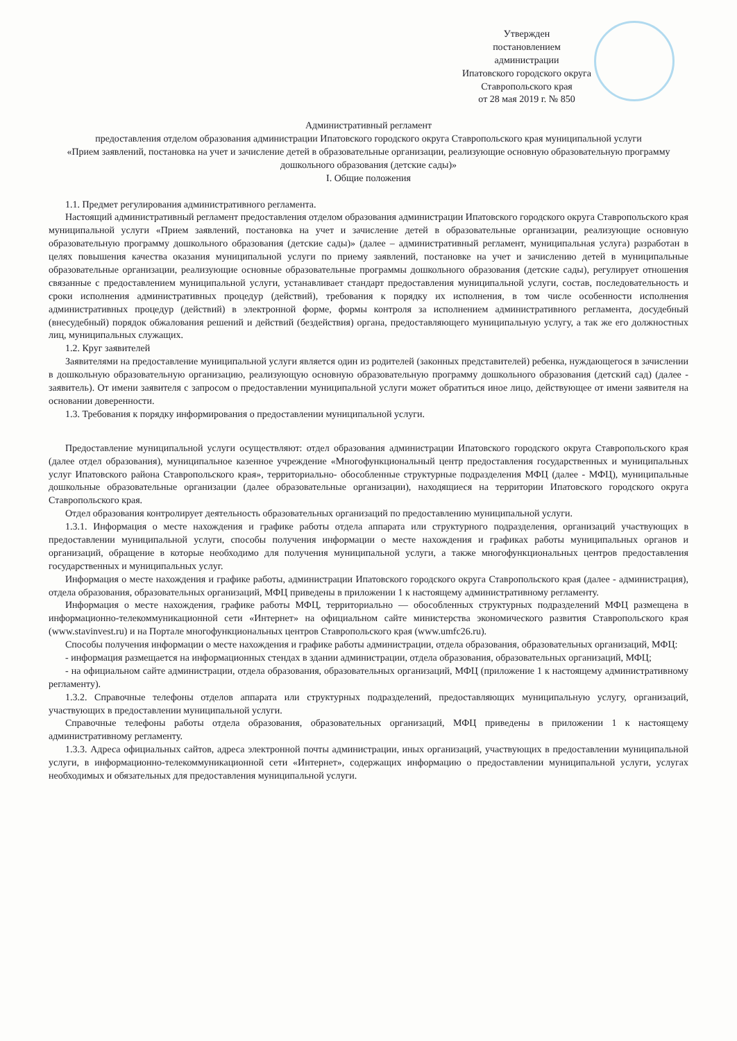Утвержден
постановлением администрации
Ипатовского городского округа
Ставропольского края
от 28 мая 2019 г. № 850
Административный регламент
предоставления отделом образования администрации Ипатовского городского округа Ставропольского края муниципальной услуги
«Прием заявлений, постановка на учет и зачисление детей в образовательные организации, реализующие основную образовательную программу дошкольного образования (детские сады)»
I. Общие положения
1.1. Предмет регулирования административного регламента.
Настоящий административный регламент предоставления отделом образования администрации Ипатовского городского округа Ставропольского края муниципальной услуги «Прием заявлений, постановка на учет и зачисление детей в образовательные организации, реализующие основную образовательную программу дошкольного образования (детские сады)» (далее – административный регламент, муниципальная услуга) разработан в целях повышения качества оказания муниципальной услуги по приему заявлений, постановке на учет и зачислению детей в муниципальные образовательные организации, реализующие основные образовательные программы дошкольного образования (детские сады), регулирует отношения связанные с предоставлением муниципальной услуги, устанавливает стандарт предоставления муниципальной услуги, состав, последовательность и сроки исполнения административных процедур (действий), требования к порядку их исполнения, в том числе особенности исполнения административных процедур (действий) в электронной форме, формы контроля за исполнением административного регламента, досудебный (внесудебный) порядок обжалования решений и действий (бездействия) органа, предоставляющего муниципальную услугу, а так же его должностных лиц, муниципальных служащих.
1.2. Круг заявителей
Заявителями на предоставление муниципальной услуги является один из родителей (законных представителей) ребенка, нуждающегося в зачислении в дошкольную образовательную организацию, реализующую основную образовательную программу дошкольного образования (детский сад) (далее - заявитель). От имени заявителя с запросом о предоставлении муниципальной услуги может обратиться иное лицо, действующее от имени заявителя на основании доверенности.
1.3. Требования к порядку информирования о предоставлении муниципальной услуги.
Предоставление муниципальной услуги осуществляют: отдел образования администрации Ипатовского городского округа Ставропольского края (далее отдел образования), муниципальное казенное учреждение «Многофункциональный центр предоставления государственных и муниципальных услуг Ипатовского района Ставропольского края», территориально- обособленные структурные подразделения МФЦ (далее - МФЦ), муниципальные дошкольные образовательные организации (далее образовательные организации), находящиеся на территории Ипатовского городского округа Ставропольского края.
Отдел образования контролирует деятельность образовательных организаций по предоставлению муниципальной услуги.
1.3.1. Информация о месте нахождения и графике работы отдела аппарата или структурного подразделения, организаций участвующих в предоставлении муниципальной услуги, способы получения информации о месте нахождения и графиках работы муниципальных органов и организаций, обращение в которые необходимо для получения муниципальной услуги, а также многофункциональных центров предоставления государственных и муниципальных услуг.
Информация о месте нахождения и графике работы, администрации Ипатовского городского округа Ставропольского края (далее - администрация), отдела образования, образовательных организаций, МФЦ приведены в приложении 1 к настоящему административному регламенту.
Информация о месте нахождения, графике работы МФЦ, территориально — обособленных структурных подразделений МФЦ размещена в информационно-телекоммуникационной сети «Интернет» на официальном сайте министерства экономического развития Ставропольского края (www.stavinvest.ru) и на Портале многофункциональных центров Ставропольского края (www.umfc26.ru).
Способы получения информации о месте нахождения и графике работы администрации, отдела образования, образовательных организаций, МФЦ:
- информация размещается на информационных стендах в здании администрации, отдела образования, образовательных организаций, МФЦ;
- на официальном сайте администрации, отдела образования, образовательных организаций, МФЦ (приложение 1 к настоящему административному регламенту).
1.3.2. Справочные телефоны отделов аппарата или структурных подразделений, предоставляющих муниципальную услугу, организаций, участвующих в предоставлении муниципальной услуги.
Справочные телефоны работы отдела образования, образовательных организаций, МФЦ приведены в приложении 1 к настоящему административному регламенту.
1.3.3. Адреса официальных сайтов, адреса электронной почты администрации, иных организаций, участвующих в предоставлении муниципальной услуги, в информационно-телекоммуникационной сети «Интернет», содержащих информацию о предоставлении муниципальной услуги, услугах необходимых и обязательных для предоставления муниципальной услуги.